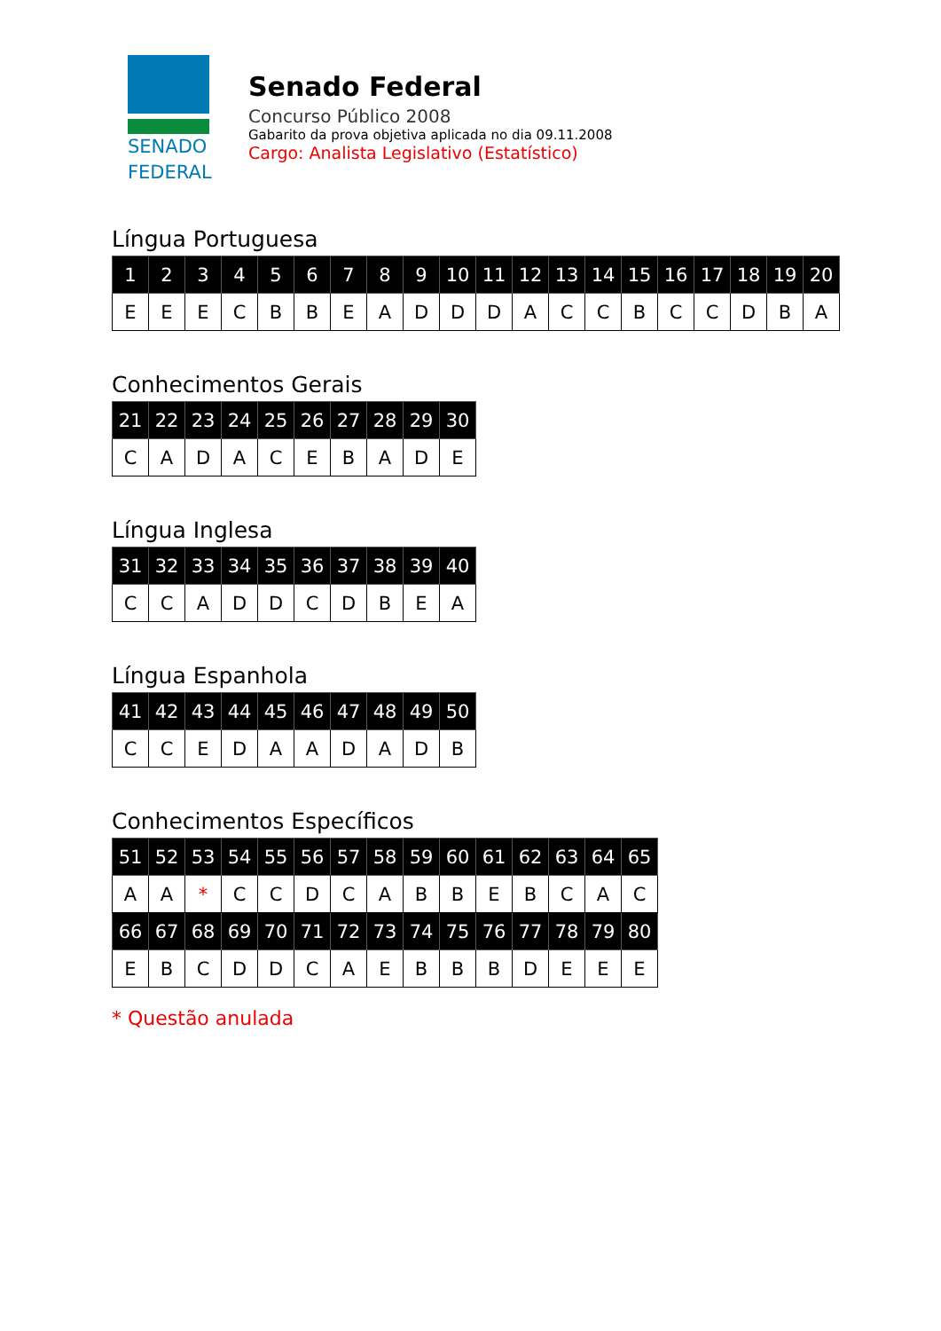SENADO
FEDERAL
Senado Federal
Concurso Público 2008
Gabarito da prova objetiva aplicada no dia 09.11.2008
Cargo: Analista Legislativo (Estatístico)
Língua Portuguesa
| 1 | 2 | 3 | 4 | 5 | 6 | 7 | 8 | 9 | 10 | 11 | 12 | 13 | 14 | 15 | 16 | 17 | 18 | 19 | 20 |
| E | E | E | C | B | B | E | A | D | D | D | A | C | C | B | C | C | D | B | A |
Conhecimentos Gerais
| 21 | 22 | 23 | 24 | 25 | 26 | 27 | 28 | 29 | 30 |
| C | A | D | A | C | E | B | A | D | E |
Língua Inglesa
| 31 | 32 | 33 | 34 | 35 | 36 | 37 | 38 | 39 | 40 |
| C | C | A | D | D | C | D | B | E | A |
Língua Espanhola
| 41 | 42 | 43 | 44 | 45 | 46 | 47 | 48 | 49 | 50 |
| C | C | E | D | A | A | D | A | D | B |
Conhecimentos Específicos
| 51 | 52 | 53 | 54 | 55 | 56 | 57 | 58 | 59 | 60 | 61 | 62 | 63 | 64 | 65 |
| A | A | * | C | C | D | C | A | B | B | E | B | C | A | C |
| 66 | 67 | 68 | 69 | 70 | 71 | 72 | 73 | 74 | 75 | 76 | 77 | 78 | 79 | 80 |
| E | B | C | D | D | C | A | E | B | B | B | D | E | E | E |
* Questão anulada